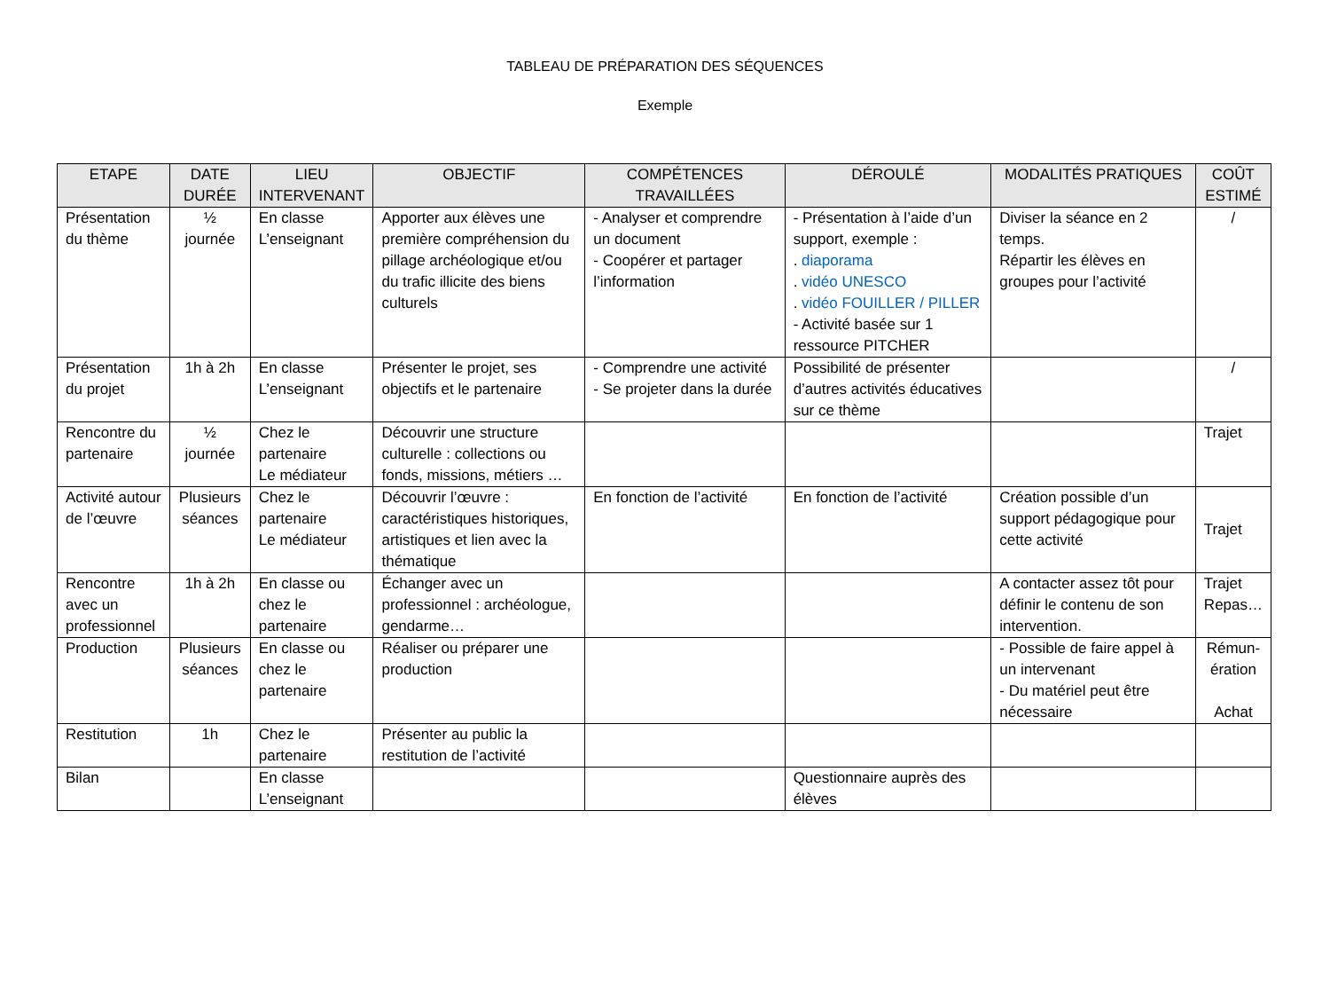TABLEAU DE PRÉPARATION DES SÉQUENCES
Exemple
| ETAPE | DATE DURÉE | LIEU INTERVENANT | OBJECTIF | COMPÉTENCES TRAVAILLÉES | DÉROULÉ | MODALITÉS PRATIQUES | COÛT ESTIMÉ |
| --- | --- | --- | --- | --- | --- | --- | --- |
| Présentation du thème | ½ journée | En classe L’enseignant | Apporter aux élèves une première compréhension du pillage archéologique et/ou du trafic illicite des biens culturels | - Analyser et comprendre un document - Coopérer et partager l’information | - Présentation à l’aide d’un support, exemple : . diaporama . vidéo UNESCO . vidéo FOUILLER / PILLER - Activité basée sur 1 ressource PITCHER | Diviser la séance en 2 temps. Répartir les élèves en groupes pour l’activité | / |
| Présentation du projet | 1h à 2h | En classe L’enseignant | Présenter le projet, ses objectifs et le partenaire | - Comprendre une activité - Se projeter dans la durée | Possibilité de présenter d’autres activités éducatives sur ce thème | | / |
| Rencontre du partenaire | ½ journée | Chez le partenaire Le médiateur | Découvrir une structure culturelle : collections ou fonds, missions, métiers … | | | | Trajet |
| Activité autour de l’œuvre | Plusieurs séances | Chez le partenaire Le médiateur | Découvrir l’œuvre : caractéristiques historiques, artistiques et lien avec la thématique | En fonction de l’activité | En fonction de l’activité | Création possible d’un support pédagogique pour cette activité | Trajet |
| Rencontre avec un professionnel | 1h à 2h | En classe ou chez le partenaire | Échanger avec un professionnel : archéologue, gendarme… | | | A contacter assez tôt pour définir le contenu de son intervention. | Trajet Repas… |
| Production | Plusieurs séances | En classe ou chez le partenaire | Réaliser ou préparer une production | | | - Possible de faire appel à un intervenant - Du matériel peut être nécessaire | Rémun-ération Achat |
| Restitution | 1h | Chez le partenaire | Présenter au public la restitution de l’activité | | | | |
| Bilan | | En classe L’enseignant | | | Questionnaire auprès des élèves | | |